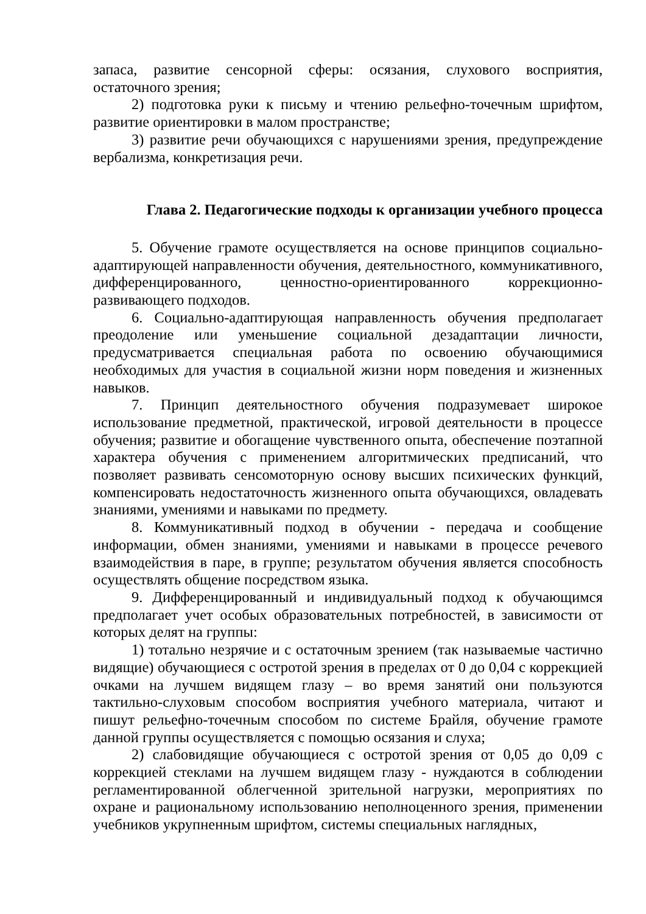запаса, развитие сенсорной сферы: осязания, слухового восприятия, остаточного зрения;
2) подготовка руки к письму и чтению рельефно-точечным шрифтом, развитие ориентировки в малом пространстве;
3) развитие речи обучающихся с нарушениями зрения, предупреждение вербализма, конкретизация речи.
Глава 2. Педагогические подходы к организации учебного процесса
5. Обучение грамоте осуществляется на основе принципов социально-адаптирующей направленности обучения, деятельностного, коммуникативного, дифференцированного, ценностно-ориентированного коррекционно-развивающего подходов.
6. Социально-адаптирующая направленность обучения предполагает преодоление или уменьшение социальной дезадаптации личности, предусматривается специальная работа по освоению обучающимися необходимых для участия в социальной жизни норм поведения и жизненных навыков.
7. Принцип деятельностного обучения подразумевает широкое использование предметной, практической, игровой деятельности в процессе обучения; развитие и обогащение чувственного опыта, обеспечение поэтапной характера обучения с применением алгоритмических предписаний, что позволяет развивать сенсомоторную основу высших психических функций, компенсировать недостаточность жизненного опыта обучающихся, овладевать знаниями, умениями и навыками по предмету.
8. Коммуникативный подход в обучении - передача и сообщение информации, обмен знаниями, умениями и навыками в процессе речевого взаимодействия в паре, в группе; результатом обучения является способность осуществлять общение посредством языка.
9. Дифференцированный и индивидуальный подход к обучающимся предполагает учет особых образовательных потребностей, в зависимости от которых делят на группы:
1) тотально незрячие и с остаточным зрением (так называемые частично видящие) обучающиеся с остротой зрения в пределах от 0 до 0,04 с коррекцией очками на лучшем видящем глазу – во время занятий они пользуются тактильно-слуховым способом восприятия учебного материала, читают и пишут рельефно-точечным способом по системе Брайля, обучение грамоте данной группы осуществляется с помощью осязания и слуха;
2) слабовидящие обучающиеся с остротой зрения от 0,05 до 0,09 с коррекцией стеклами на лучшем видящем глазу - нуждаются в соблюдении регламентированной облегченной зрительной нагрузки, мероприятиях по охране и рациональному использованию неполноценного зрения, применении учебников укрупненным шрифтом, системы специальных наглядных,